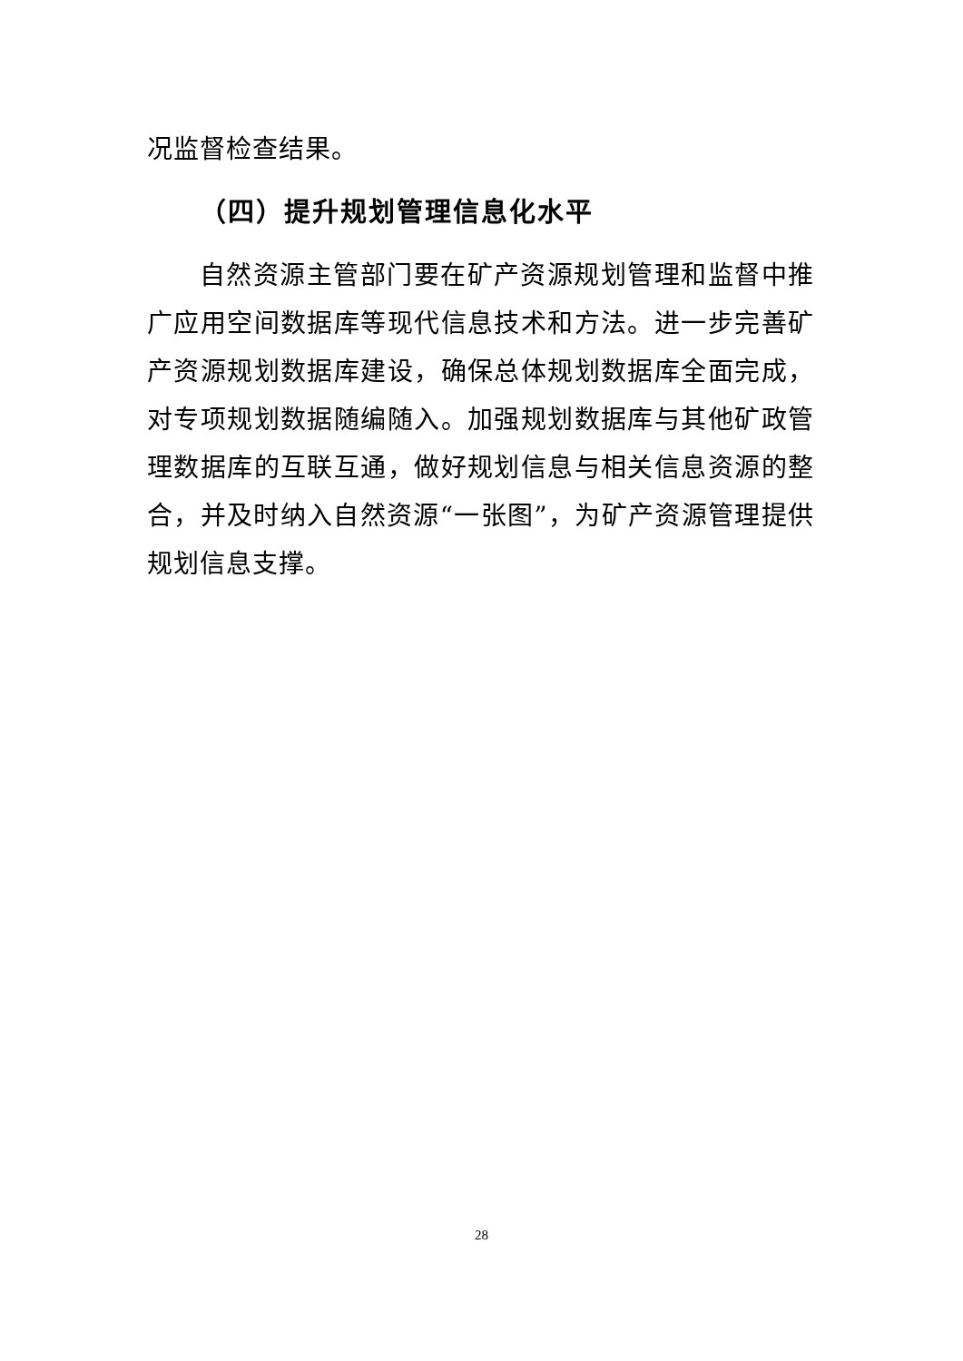况监督检查结果。
（四）提升规划管理信息化水平
自然资源主管部门要在矿产资源规划管理和监督中推广应用空间数据库等现代信息技术和方法。进一步完善矿产资源规划数据库建设，确保总体规划数据库全面完成，对专项规划数据随编随入。加强规划数据库与其他矿政管理数据库的互联互通，做好规划信息与相关信息资源的整合，并及时纳入自然资源“一张图”，为矿产资源管理提供规划信息支撑。
28